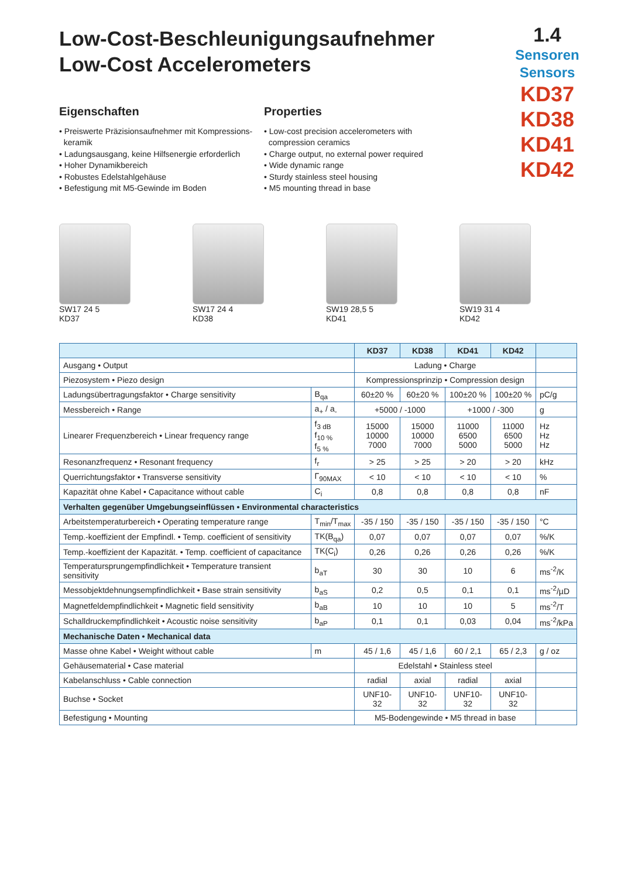Low-Cost-Beschleunigungsaufnehmer
Low-Cost Accelerometers
1.4
Sensoren
Sensors
KD37
KD38
KD41
KD42
Eigenschaften
• Preiswerte Präzisionsaufnehmer mit Kompressions-
keramik
• Ladungsausgang, keine Hilfsenergie erforderlich
• Hoher Dynamikbereich
• Robustes Edelstahlgehäuse
• Befestigung mit M5-Gewinde im Boden
Properties
• Low-cost precision accelerometers with
compression ceramics
• Charge output, no external power required
• Wide dynamic range
• Sturdy stainless steel housing
• M5 mounting thread in base
SW17 24 5
KD37
SW17 24 4
KD38
SW19 28,5 5
KD41
SW19 31 4
KD42
| | | KD37 | KD38 | KD41 | KD42 | |
| --- | --- | --- | --- | --- | --- | --- |
| Ausgang • Output | | Ladung • Charge | | | | |
| Piezosystem • Piezo design | | Kompressionsprinzip • Compression design | | | | |
| Ladungsübertragungsfaktor • Charge sensitivity | B<sub>qa</sub> | 60±20 % | 60±20 % | 100±20 % | 100±20 % | pC/g |
| Messbereich • Range | a<sub>+</sub> / a<sub>-</sub> | +5000 / -1000 | | +1000 / -300 | | g |
| Linearer Frequenzbereich • Linear frequency range | f<sub>3 dB</sub> f<sub>10 %</sub> f<sub>5 %</sub> | 15000 10000 7000 | 15000 10000 7000 | 11000 6500 5000 | 11000 6500 5000 | Hz Hz Hz |
| Resonanzfrequenz • Resonant frequency | f<sub>r</sub> | > 25 | > 25 | > 20 | > 20 | kHz |
| Querrichtungsfaktor • Transverse sensitivity | Γ<sub>90MAX</sub> | < 10 | < 10 | < 10 | < 10 | % |
| Kapazität ohne Kabel • Capacitance without cable | C<sub>i</sub> | 0,8 | 0,8 | 0,8 | 0,8 | nF |
| Verhalten gegenüber Umgebungseinflüssen • Environmental characteristics | | | | | | |
| Arbeitstemperaturbereich • Operating temperature range | T<sub>min</sub>/T<sub>max</sub> | -35 / 150 | -35 / 150 | -35 / 150 | -35 / 150 | °C |
| Temp.-koeffizient der Empfindl. • Temp. coefficient of sensitivity | TK(B<sub>qa</sub>) | 0,07 | 0,07 | 0,07 | 0,07 | %/K |
| Temp.-koeffizient der Kapazität. • Temp. coefficient of capacitance | TK(C<sub>i</sub>) | 0,26 | 0,26 | 0,26 | 0,26 | %/K |
| Temperatursprungempfindlichkeit • Temperature transient sensitivity | b<sub>aT</sub> | 30 | 30 | 10 | 6 | ms<sup>-2</sup>/K |
| Messobjektdehnungsempfindlichkeit • Base strain sensitivity | b<sub>aS</sub> | 0,2 | 0,5 | 0,1 | 0,1 | ms<sup>-2</sup>/µD |
| Magnetfeldempfindlichkeit • Magnetic field sensitivity | b<sub>aB</sub> | 10 | 10 | 10 | 5 | ms<sup>-2</sup>/T |
| Schalldruckempfindlichkeit • Acoustic noise sensitivity | b<sub>aP</sub> | 0,1 | 0,1 | 0,03 | 0,04 | ms<sup>-2</sup>/kPa |
| Mechanische Daten • Mechanical data | | | | | | |
| Masse ohne Kabel • Weight without cable | m | 45 / 1,6 | 45 / 1,6 | 60 / 2,1 | 65 / 2,3 | g / oz |
| Gehäusematerial • Case material | | Edelstahl • Stainless steel | | | | |
| Kabelanschluss • Cable connection | | radial | axial | radial | axial | |
| Buchse • Socket | | UNF10-32 | UNF10-32 | UNF10-32 | UNF10-32 | |
| Befestigung • Mounting | | M5-Bodengewinde • M5 thread in base | | | | |